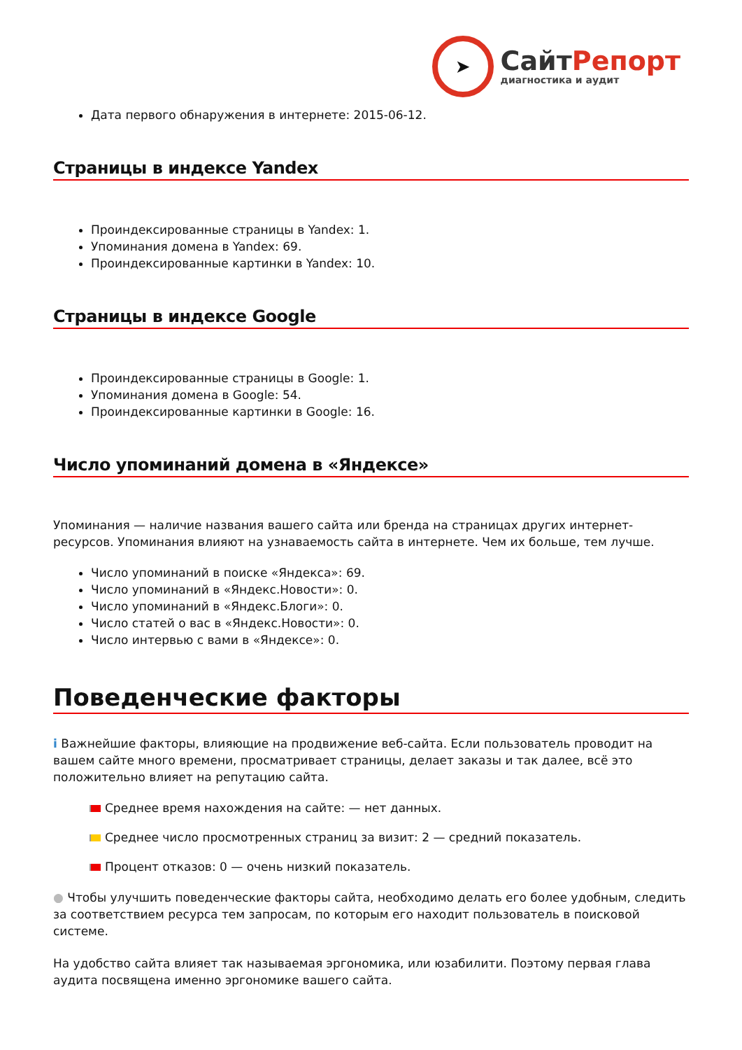➤
СайтРепорт
диагностика и аудит
Дата первого обнаружения в интернете: 2015-06-12.
Страницы в индексе Yandex
Проиндексированные страницы в Yandex: 1.
Упоминания домена в Yandex: 69.
Проиндексированные картинки в Yandex: 10.
Страницы в индексе Google
Проиндексированные страницы в Google: 1.
Упоминания домена в Google: 54.
Проиндексированные картинки в Google: 16.
Число упоминаний домена в «Яндексе»
Упоминания — наличие названия вашего сайта или бренда на страницах других интернет-ресурсов. Упоминания влияют на узнаваемость сайта в интернете. Чем их больше, тем лучше.
Число упоминаний в поиске «Яндекса»: 69.
Число упоминаний в «Яндекс.Новости»: 0.
Число упоминаний в «Яндекс.Блоги»: 0.
Число статей о вас в «Яндекс.Новости»: 0.
Число интервью с вами в «Яндексе»: 0.
Поведенческие факторы
i Важнейшие факторы, влияющие на продвижение веб-сайта. Если пользователь проводит на вашем сайте много времени, просматривает страницы, делает заказы и так далее, всё это положительно влияет на репутацию сайта.
Среднее время нахождения на сайте: — нет данных.
Среднее число просмотренных страниц за визит: 2 — средний показатель.
Процент отказов: 0 — очень низкий показатель.
● Чтобы улучшить поведенческие факторы сайта, необходимо делать его более удобным, следить за соответствием ресурса тем запросам, по которым его находит пользователь в поисковой системе.
На удобство сайта влияет так называемая эргономика, или юзабилити. Поэтому первая глава аудита посвящена именно эргономике вашего сайта.